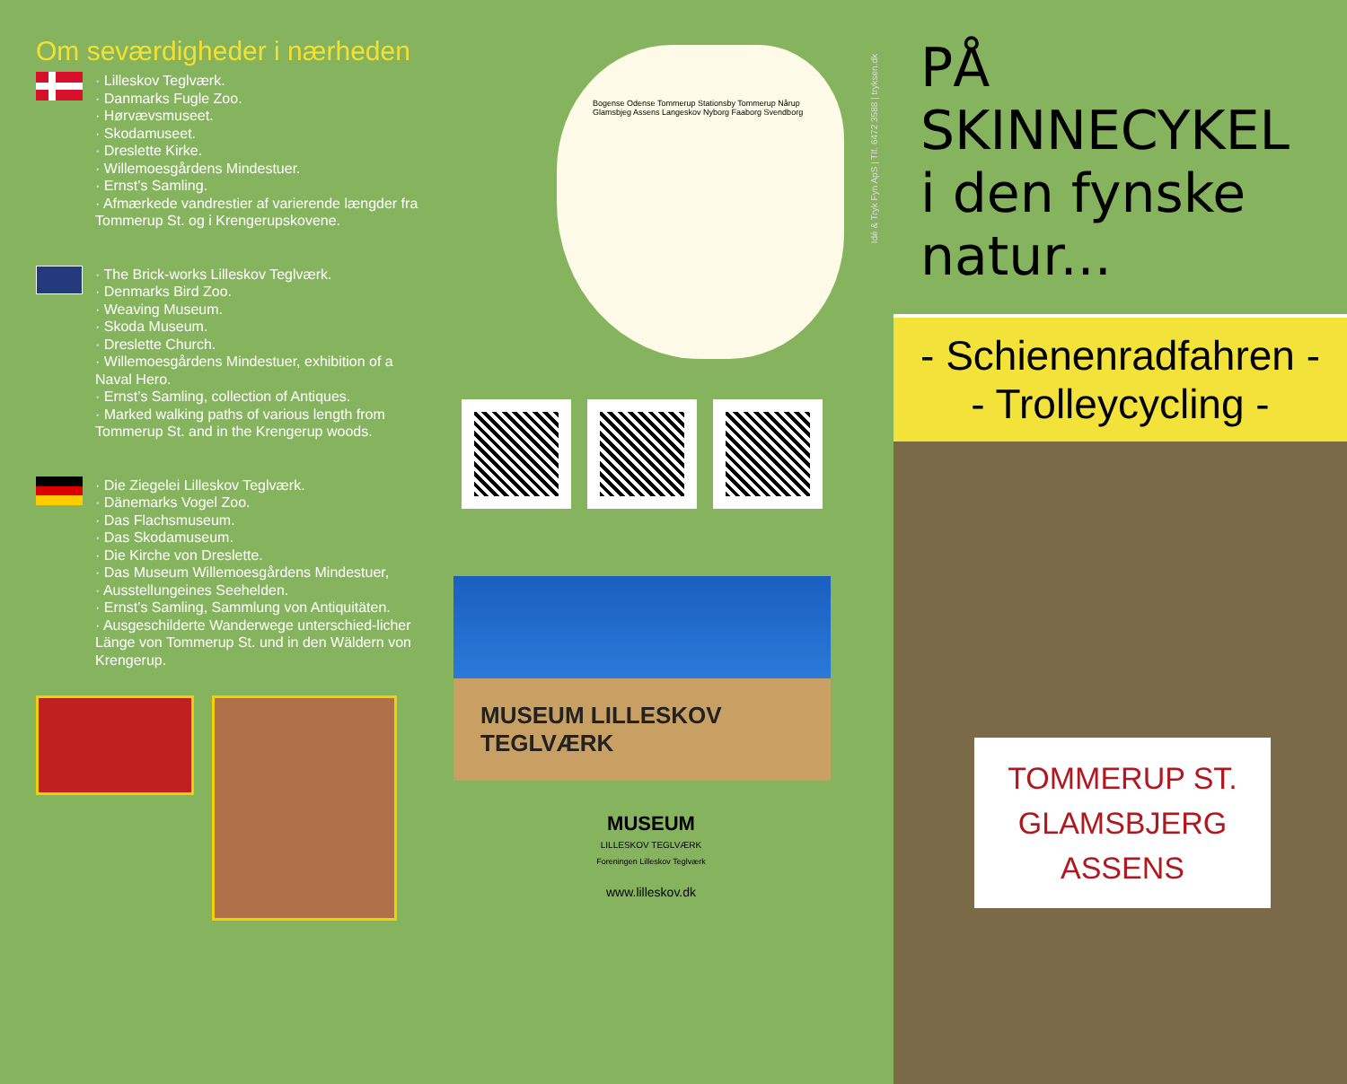Om seværdigheder i nærheden
· Lilleskov Teglværk.
· Danmarks Fugle Zoo.
· Hørvævsmuseet.
· Skodamuseet.
· Dreslette Kirke.
· Willemoesgårdens Mindestuer.
· Ernst’s Samling.
· Afmærkede vandrestier af varierende længder fra Tommerup St. og i Krengerupskovene.
· The Brick-works Lilleskov Teglværk.
· Denmarks Bird Zoo.
· Weaving Museum.
· Skoda Museum.
· Dreslette Church.
· Willemoesgårdens Mindestuer, exhibition of a Naval Hero.
· Ernst’s Samling, collection of Antiques.
· Marked walking paths of various length from Tommerup St. and in the Krengerup woods.
· Die Ziegelei Lilleskov Teglværk.
· Dänemarks Vogel Zoo.
· Das Flachsmuseum.
· Das Skodamuseum.
· Die Kirche von Dreslette.
· Das Museum Willemoesgårdens Mindestuer,
· Ausstellungeines Seehelden.
· Ernst’s Samling, Sammlung von Antiquitäten.
· Ausgeschilderte Wanderwege unterschied-licher Länge von Tommerup St. und in den Wäldern von Krengerup.
Bogense Odense Tommerup Stationsby Tommerup Nårup Glamsbjeg Assens Langeskov Nyborg Faaborg Svendborg
MUSEUM LILLESKOV TEGLVÆRK
MUSEUM
LILLESKOV TEGLVÆRK
Foreningen Lilleskov Teglværk
www.lilleskov.dk
Idé & Tryk Fyn ApS | Tlf. 6472 3588 | tryksen.dk
PÅ SKINNECYKEL
i den fynske natur...
- Schienenradfahren -
- Trolleycycling -
TOMMERUP ST.
GLAMSBJERG
ASSENS